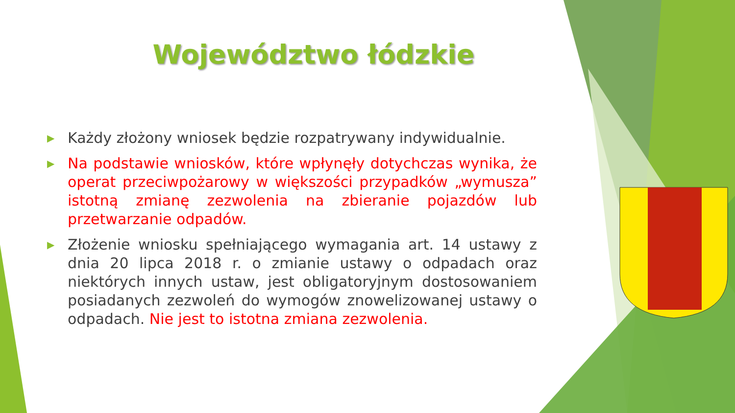Województwo łódzkie
▶ Każdy złożony wniosek będzie rozpatrywany indywidualnie.
▶ Na podstawie wniosków, które wpłynęły dotychczas wynika, że operat przeciwpożarowy w większości przypadków „wymusza” istotną zmianę zezwolenia na zbieranie pojazdów lub przetwarzanie odpadów.
▶ Złożenie wniosku spełniającego wymagania art. 14 ustawy z dnia 20 lipca 2018 r. o zmianie ustawy o odpadach oraz niektórych innych ustaw, jest obligatoryjnym dostosowaniem posiadanych zezwoleń do wymogów znowelizowanej ustawy o odpadach. Nie jest to istotna zmiana zezwolenia.